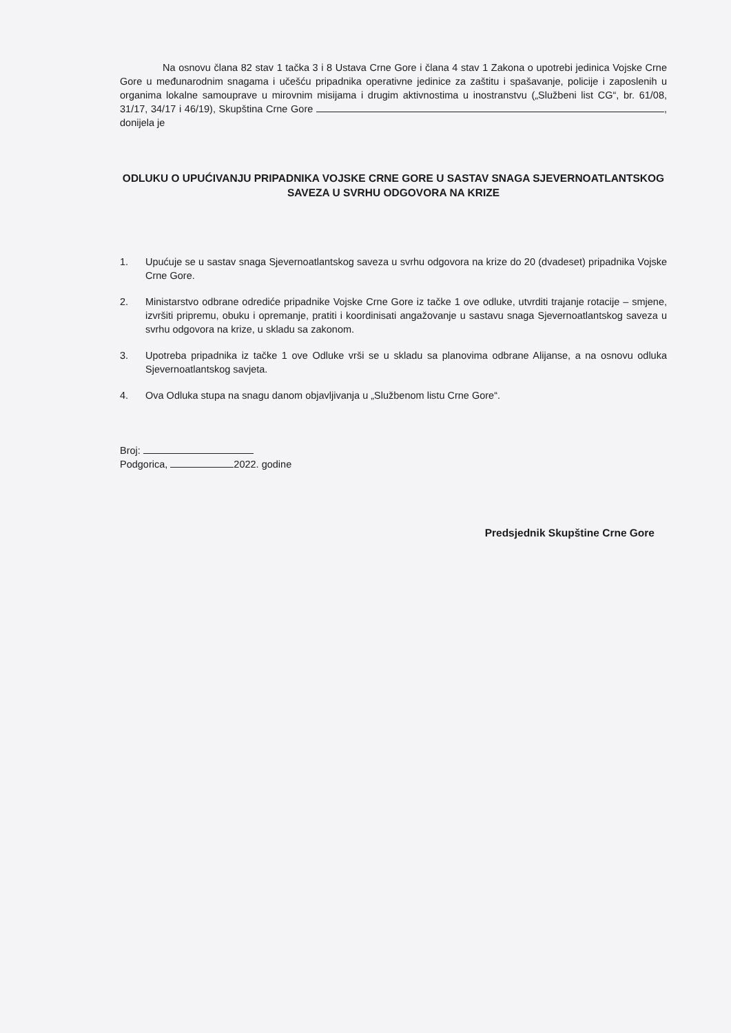Na osnovu člana 82 stav 1 tačka 3 i 8 Ustava Crne Gore i člana 4 stav 1 Zakona o upotrebi jedinica Vojske Crne Gore u međunarodnim snagama i učešću pripadnika operativne jedinice za zaštitu i spašavanje, policije i zaposlenih u organima lokalne samouprave u mirovnim misijama i drugim aktivnostima u inostranstvu („Službeni list CG“, br. 61/08, 31/17, 34/17 i 46/19), Skupština Crne Gore , donijela je
ODLUKU O UPUĆIVANJU PRIPADNIKA VOJSKE CRNE GORE U SASTAV SNAGA SJEVERNOATLANTSKOG SAVEZA U SVRHU ODGOVORA NA KRIZE
1. Upućuje se u sastav snaga Sjevernoatlantskog saveza u svrhu odgovora na krize do 20 (dvadeset) pripadnika Vojske Crne Gore.
2. Ministarstvo odbrane odrediće pripadnike Vojske Crne Gore iz tačke 1 ove odluke, utvrditi trajanje rotacije – smjene, izvršiti pripremu, obuku i opremanje, pratiti i koordinisati angažovanje u sastavu snaga Sjevernoatlantskog saveza u svrhu odgovora na krize, u skladu sa zakonom.
3. Upotreba pripadnika iz tačke 1 ove Odluke vrši se u skladu sa planovima odbrane Alijanse, a na osnovu odluka Sjevernoatlantskog savjeta.
4. Ova Odluka stupa na snagu danom objavljivanja u „Službenom listu Crne Gore“.
Broj:
Podgorica, 2022. godine
Predsjednik Skupštine Crne Gore